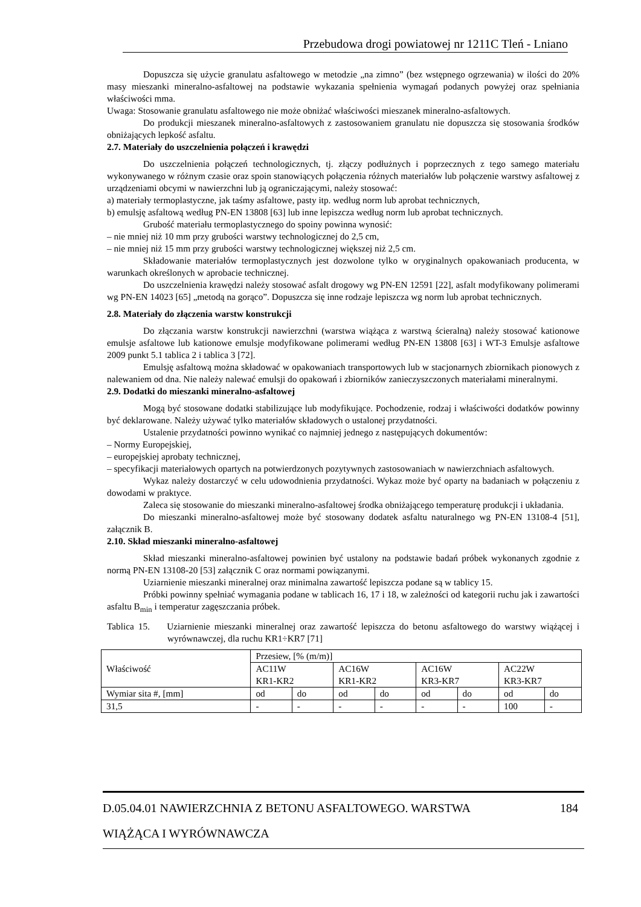Przebudowa drogi powiatowej nr 1211C Tleń - Lniano
Dopuszcza się użycie granulatu asfaltowego w metodzie „na zimno” (bez wstępnego ogrzewania) w ilości do 20% masy mieszanki mineralno-asfaltowej na podstawie wykazania spełnienia wymagań podanych powyżej oraz spełniania właściwości mma.
Uwaga: Stosowanie granulatu asfaltowego nie może obniżać właściwości mieszanek mineralno-asfaltowych.
Do produkcji mieszanek mineralno-asfaltowych z zastosowaniem granulatu nie dopuszcza się stosowania środków obniżających lepkość asfaltu.
2.7. Materiały do uszczelnienia połączeń i krawędzi
Do uszczelnienia połączeń technologicznych, tj. złączy podłużnych i poprzecznych z tego samego materiału wykonywanego w różnym czasie oraz spoin stanowiących połączenia różnych materiałów lub połączenie warstwy asfaltowej z urządzeniami obcymi w nawierzchni lub ją ograniczającymi, należy stosować:
a) materiały termoplastyczne, jak taśmy asfaltowe, pasty itp. według norm lub aprobat technicznych,
b) emulsję asfaltową według PN-EN 13808 [63] lub inne lepiszcza według norm lub aprobat technicznych.
Grubość materiału termoplastycznego do spoiny powinna wynosić:
– nie mniej niż 10 mm przy grubości warstwy technologicznej do 2,5 cm,
– nie mniej niż 15 mm przy grubości warstwy technologicznej większej niż 2,5 cm.
Składowanie materiałów termoplastycznych jest dozwolone tylko w oryginalnych opakowaniach producenta, w warunkach określonych w aprobacie technicznej.
Do uszczelnienia krawędzi należy stosować asfalt drogowy wg PN-EN 12591 [22], asfalt modyfikowany polimerami wg PN-EN 14023 [65] „metodą na gorąco”. Dopuszcza się inne rodzaje lepiszcza wg norm lub aprobat technicznych.
2.8. Materiały do złączenia warstw konstrukcji
Do złączania warstw konstrukcji nawierzchni (warstwa wiążąca z warstwą ścieralną) należy stosować kationowe emulsje asfaltowe lub kationowe emulsje modyfikowane polimerami według PN-EN 13808 [63] i WT-3 Emulsje asfaltowe 2009 punkt 5.1 tablica 2 i tablica 3 [72].
Emulsję asfaltową można składować w opakowaniach transportowych lub w stacjonarnych zbiornikach pionowych z nalewaniem od dna. Nie należy nalewać emulsji do opakowań i zbiorników zanieczyszczonych materiałami mineralnymi.
2.9. Dodatki do mieszanki mineralno-asfaltowej
Mogą być stosowane dodatki stabilizujące lub modyfikujące. Pochodzenie, rodzaj i właściwości dodatków powinny być deklarowane. Należy używać tylko materiałów składowych o ustalonej przydatności.
Ustalenie przydatności powinno wynikać co najmniej jednego z następujących dokumentów:
– Normy Europejskiej,
– europejskiej aprobaty technicznej,
– specyfikacji materiałowych opartych na potwierdzonych pozytywnych zastosowaniach w nawierzchniach asfaltowych.
Wykaz należy dostarczyć w celu udowodnienia przydatności. Wykaz może być oparty na badaniach w połączeniu z dowodami w praktyce.
Zaleca się stosowanie do mieszanki mineralno-asfaltowej środka obniżającego temperaturę produkcji i układania.
Do mieszanki mineralno-asfaltowej może być stosowany dodatek asfaltu naturalnego wg PN-EN 13108-4 [51], załącznik B.
2.10. Skład mieszanki mineralno-asfaltowej
Skład mieszanki mineralno-asfaltowej powinien być ustalony na podstawie badań próbek wykonanych zgodnie z normą PN-EN 13108-20 [53] załącznik C oraz normami powiązanymi.
Uziarnienie mieszanki mineralnej oraz minimalna zawartość lepiszcza podane są w tablicy 15.
Próbki powinny spełniać wymagania podane w tablicach 16, 17 i 18, w zależności od kategorii ruchu jak i zawartości asfaltu B<sub>min</sub> i temperatur zagęszczania próbek.
Tablica 15. Uziarnienie mieszanki mineralnej oraz zawartość lepiszcza do betonu asfaltowego do warstwy wiążącej i wyrównawczej, dla ruchu KR1÷KR7 [71]
| Właściwość | Przesiew, [% (m/m)] | | | | | | | |
| | AC11W KR1-KR2 | | AC16W KR1-KR2 | | AC16W KR3-KR7 | | AC22W KR3-KR7 | |
| Wymiar sita #, [mm] | od | do | od | do | od | do | od | do |
| 31,5 | - | - | - | - | - | - | 100 | - |
D.05.04.01 NAWIERZCHNIA Z BETONU ASFALTOWEGO. WARSTWA 184
WIĄŻĄCA I WYRÓWNAWCZA